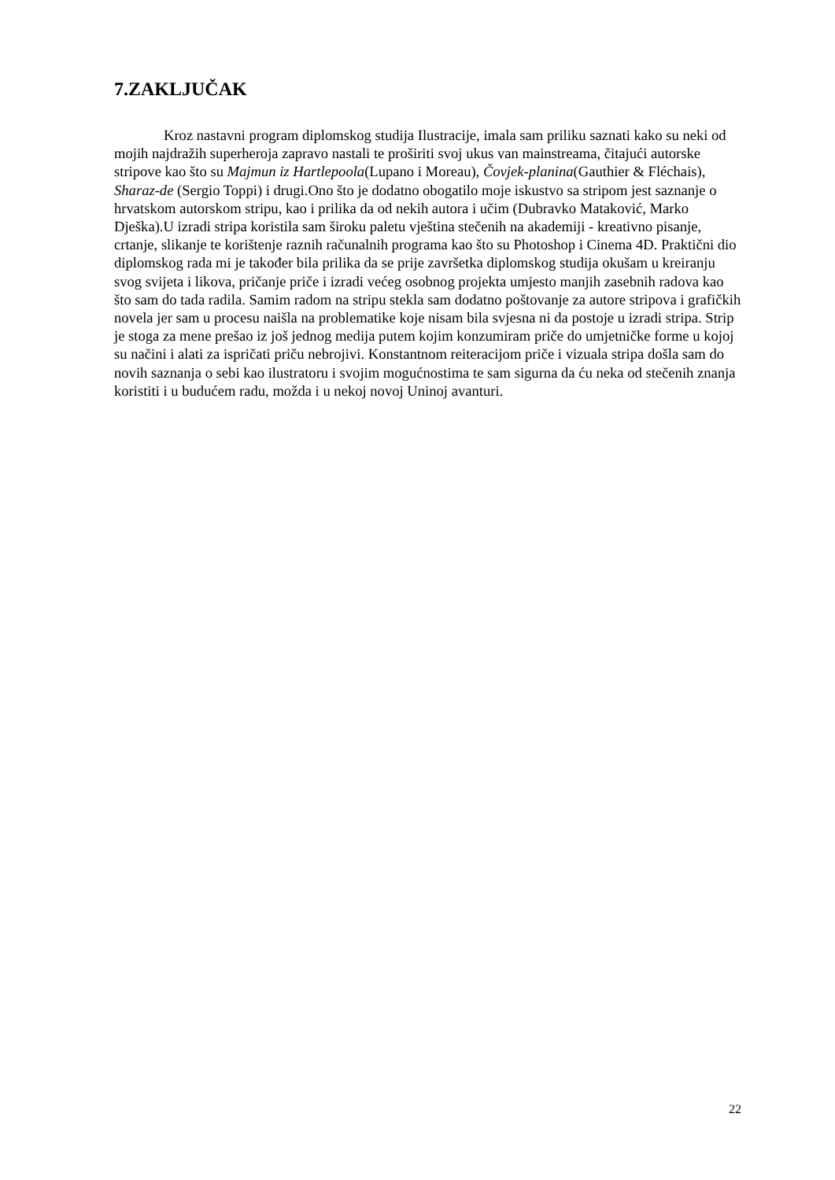7.ZAKLJUČAK
Kroz nastavni program diplomskog studija Ilustracije, imala sam priliku saznati kako su neki od mojih najdražih superheroja zapravo nastali te proširiti svoj ukus van mainstreama, čitajući autorske stripove kao što su Majmun iz Hartlepoola(Lupano i Moreau), Čovjek-planina(Gauthier & Fléchais), Sharaz-de (Sergio Toppi) i drugi.Ono što je dodatno obogatilo moje iskustvo sa stripom jest saznanje o hrvatskom autorskom stripu, kao i prilika da od nekih autora i učim (Dubravko Mataković, Marko Dješka).U izradi stripa koristila sam široku paletu vještina stečenih na akademiji - kreativno pisanje, crtanje, slikanje te korištenje raznih računalnih programa kao što su Photoshop i Cinema 4D. Praktični dio diplomskog rada mi je također bila prilika da se prije završetka diplomskog studija okušam u kreiranju svog svijeta i likova, pričanje priče i izradi većeg osobnog projekta umjesto manjih zasebnih radova kao što sam do tada radila. Samim radom na stripu stekla sam dodatno poštovanje za autore stripova i grafičkih novela jer sam u procesu naišla na problematike koje nisam bila svjesna ni da postoje u izradi stripa. Strip je stoga za mene prešao iz još jednog medija putem kojim konzumiram priče do umjetničke forme u kojoj su načini i alati za ispričati priču nebrojivi. Konstantnom reiteracijom priče i vizuala stripa došla sam do novih saznanja o sebi kao ilustratoru i svojim mogućnostima te sam sigurna da ću neka od stečenih znanja koristiti i u budućem radu, možda i u nekoj novoj Uninoj avanturi.
22